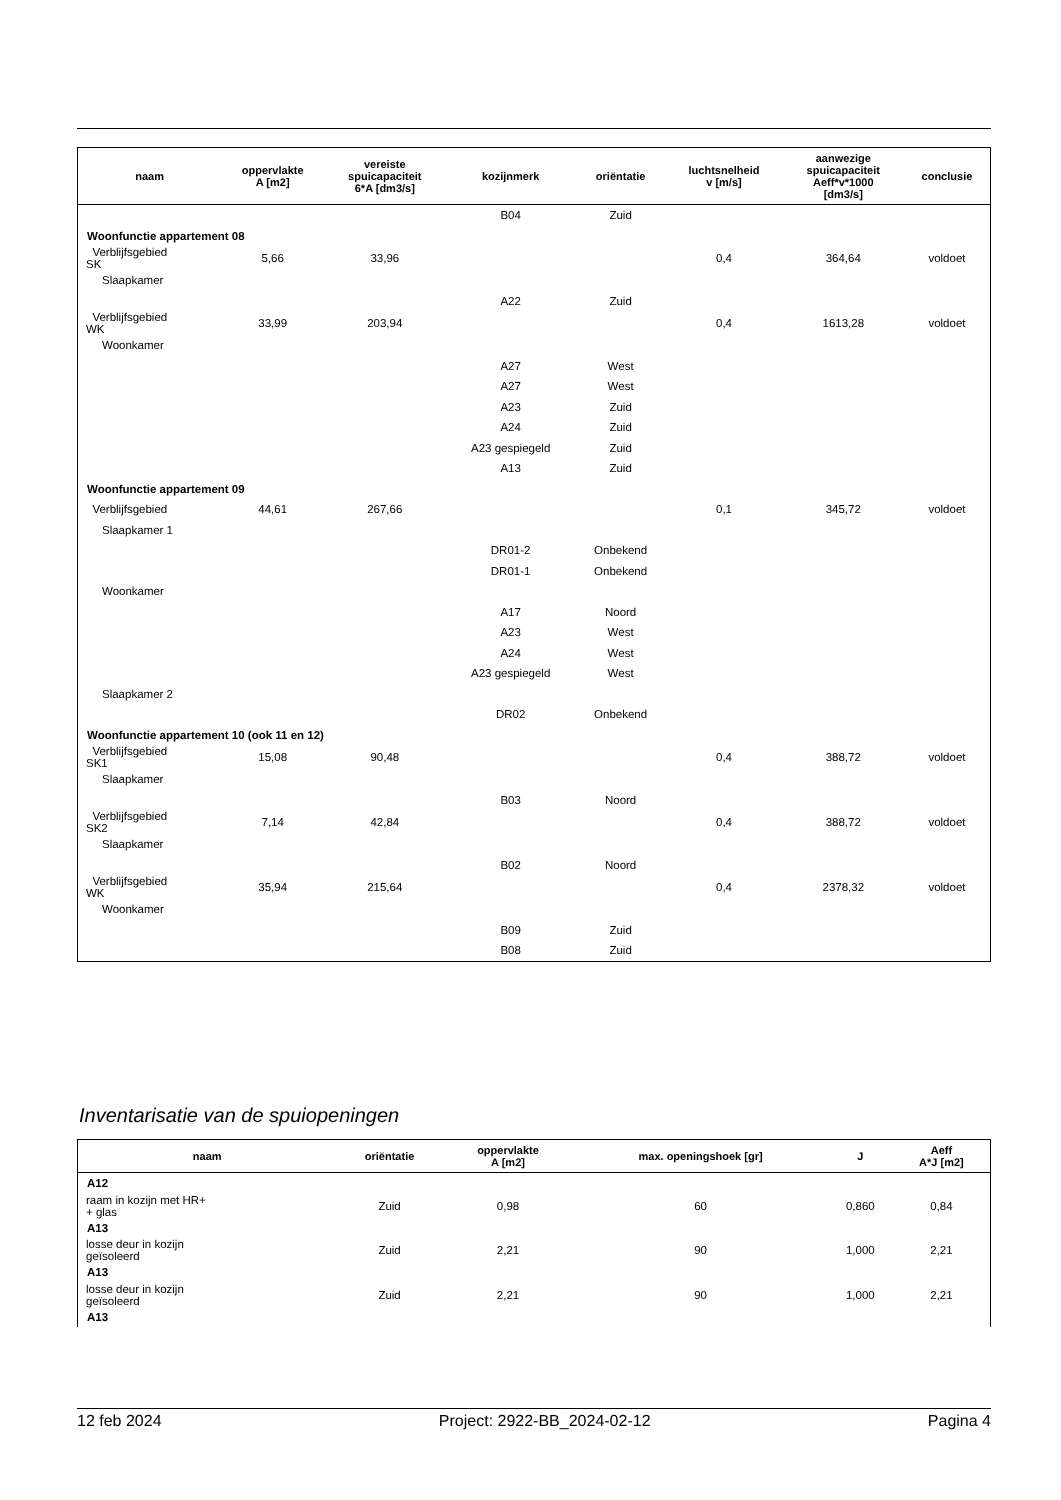| naam | oppervlakte A [m2] | vereiste spuicapaciteit 6*A [dm3/s] | kozijnmerk | oriëntatie | luchtsnelheid v [m/s] | aanwezige spuicapaciteit Aeff*v*1000 [dm3/s] | conclusie |
| --- | --- | --- | --- | --- | --- | --- | --- |
| | | | B04 | Zuid | | | |
| Woonfunctie appartement 08 | | | | | | | |
| Verblijfsgebied SK | 5,66 | 33,96 | | | 0,4 | 364,64 | voldoet |
| Slaapkamer | | | | | | | |
| | | | A22 | Zuid | | | |
| Verblijfsgebied WK | 33,99 | 203,94 | | | 0,4 | 1613,28 | voldoet |
| Woonkamer | | | | | | | |
| | | | A27 | West | | | |
| | | | A27 | West | | | |
| | | | A23 | Zuid | | | |
| | | | A24 | Zuid | | | |
| | | | A23 gespiegeld | Zuid | | | |
| | | | A13 | Zuid | | | |
| Woonfunctie appartement 09 | | | | | | | |
| Verblijfsgebied | 44,61 | 267,66 | | | 0,1 | 345,72 | voldoet |
| Slaapkamer 1 | | | | | | | |
| | | | DR01-2 | Onbekend | | | |
| | | | DR01-1 | Onbekend | | | |
| Woonkamer | | | | | | | |
| | | | A17 | Noord | | | |
| | | | A23 | West | | | |
| | | | A24 | West | | | |
| | | | A23 gespiegeld | West | | | |
| Slaapkamer 2 | | | | | | | |
| | | | DR02 | Onbekend | | | |
| Woonfunctie appartement 10 (ook 11 en 12) | | | | | | | |
| Verblijfsgebied SK1 | 15,08 | 90,48 | | | 0,4 | 388,72 | voldoet |
| Slaapkamer | | | | | | | |
| | | | B03 | Noord | | | |
| Verblijfsgebied SK2 | 7,14 | 42,84 | | | 0,4 | 388,72 | voldoet |
| Slaapkamer | | | | | | | |
| | | | B02 | Noord | | | |
| Verblijfsgebied WK | 35,94 | 215,64 | | | 0,4 | 2378,32 | voldoet |
| Woonkamer | | | | | | | |
| | | | B09 | Zuid | | | |
| | | | B08 | Zuid | | | |
Inventarisatie van de spuiopeningen
| naam | oriëntatie | oppervlakte A [m2] | max. openingshoek [gr] | J | Aeff A*J [m2] |
| --- | --- | --- | --- | --- | --- |
| A12 | | | | | |
| raam in kozijn met HR+ + glas | Zuid | 0,98 | 60 | 0,860 | 0,84 |
| A13 | | | | | |
| losse deur in kozijn geïsoleerd | Zuid | 2,21 | 90 | 1,000 | 2,21 |
| A13 | | | | | |
| losse deur in kozijn geïsoleerd | Zuid | 2,21 | 90 | 1,000 | 2,21 |
| A13 | | | | | |
12 feb 2024 Project: 2922-BB_2024-02-12 Pagina 4